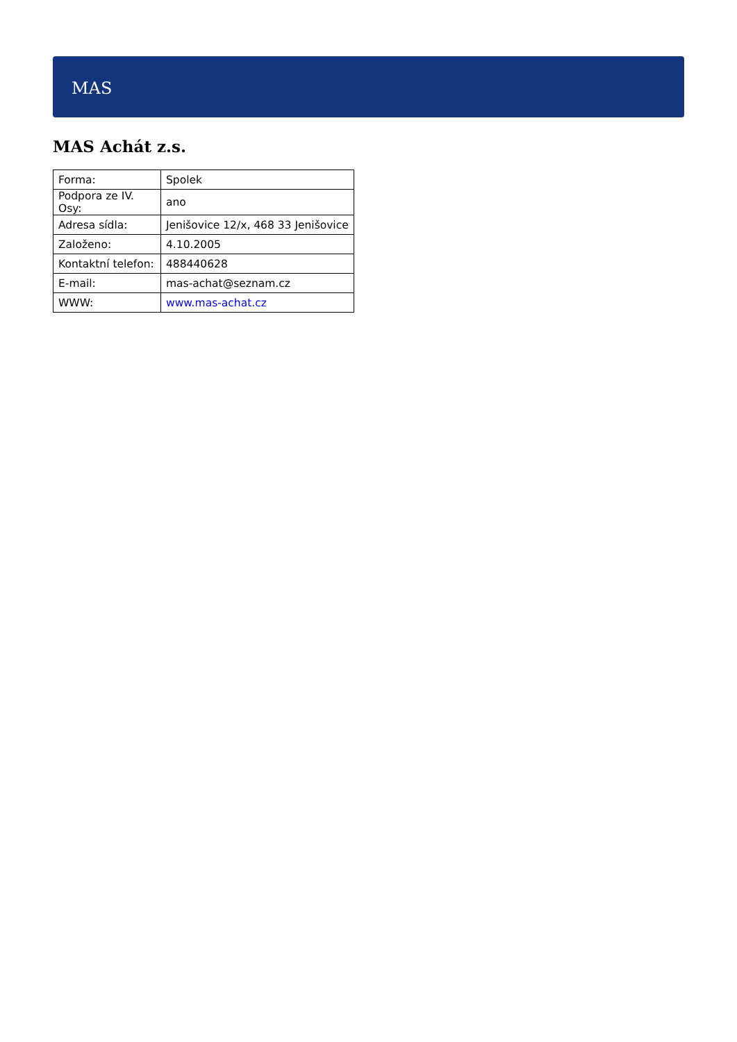MAS
MAS Achát z.s.
| Forma: | Spolek |
| Podpora ze IV. Osy: | ano |
| Adresa sídla: | Jenišovice 12/x, 468 33 Jenišovice |
| Založeno: | 4.10.2005 |
| Kontaktní telefon: | 488440628 |
| E-mail: | mas-achat@seznam.cz |
| WWW: | www.mas-achat.cz |